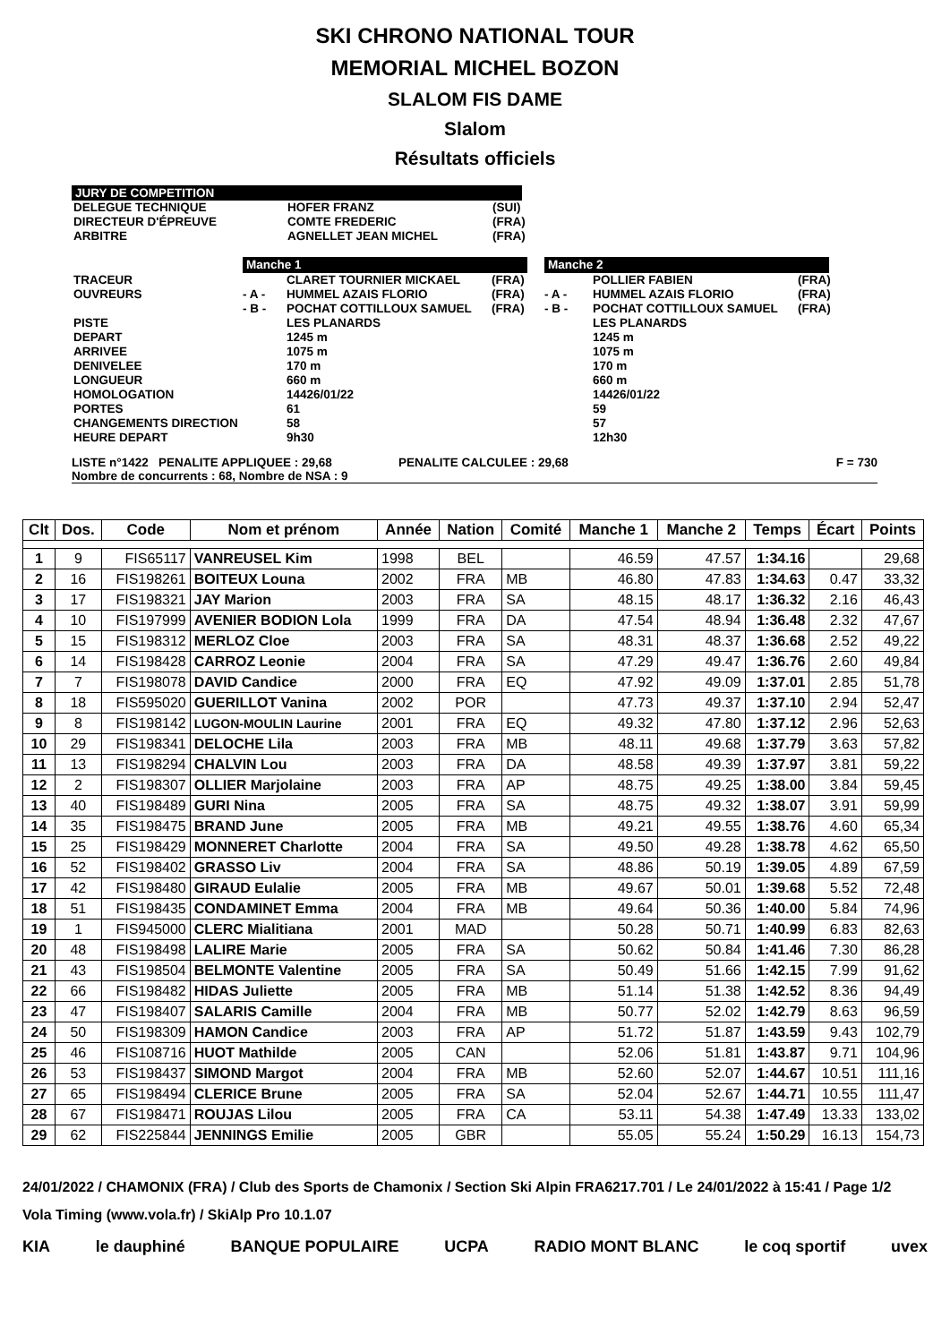SKI CHRONO NATIONAL TOUR
MEMORIAL MICHEL BOZON
SLALOM FIS DAME
Slalom
Résultats officiels
JURY DE COMPETITION
| DELEGUE TECHNIQUE DIRECTEUR D'ÉPREUVE ARBITRE | HOFER FRANZ COMTE FREDERIC AGNELLET JEAN MICHEL | (SUI) (FRA) (FRA) |
| | Manche 1 | | | Manche 2 | | |
| TRACEUR OUVREURS | - A - - B - | CLARET TOURNIER MICKAEL HUMMEL AZAIS FLORIO POCHAT COTTILLOUX SAMUEL | (FRA) (FRA) (FRA) | - A - - B - | POLLIER FABIEN HUMMEL AZAIS FLORIO POCHAT COTTILLOUX SAMUEL | (FRA) (FRA) (FRA) |
| PISTE DEPART ARRIVEE DENIVELEE LONGUEUR HOMOLOGATION PORTES CHANGEMENTS DIRECTION HEURE DEPART | | LES PLANARDS 1245 m 1075 m 170 m 660 m 14426/01/22 61 58 9h30 | | | LES PLANARDS 1245 m 1075 m 170 m 660 m 14426/01/22 59 57 12h30 | |
LISTE n°1422 PENALITE APPLIQUEE : 29,68
Nombre de concurrents : 68, Nombre de NSA : 9 PENALITE CALCULEE : 29,68 F = 730
| Clt | Dos. | Code | Nom et prénom | Année | Nation | Comité | Manche 1 | Manche 2 | Temps | Écart | Points |
| --- | --- | --- | --- | --- | --- | --- | --- | --- | --- | --- | --- |
| 1 | 9 | FIS65117 | VANREUSEL Kim | 1998 | BEL | | 46.59 | 47.57 | 1:34.16 | | 29,68 |
| 2 | 16 | FIS198261 | BOITEUX Louna | 2002 | FRA | MB | 46.80 | 47.83 | 1:34.63 | 0.47 | 33,32 |
| 3 | 17 | FIS198321 | JAY Marion | 2003 | FRA | SA | 48.15 | 48.17 | 1:36.32 | 2.16 | 46,43 |
| 4 | 10 | FIS197999 | AVENIER BODION Lola | 1999 | FRA | DA | 47.54 | 48.94 | 1:36.48 | 2.32 | 47,67 |
| 5 | 15 | FIS198312 | MERLOZ Cloe | 2003 | FRA | SA | 48.31 | 48.37 | 1:36.68 | 2.52 | 49,22 |
| 6 | 14 | FIS198428 | CARROZ Leonie | 2004 | FRA | SA | 47.29 | 49.47 | 1:36.76 | 2.60 | 49,84 |
| 7 | 7 | FIS198078 | DAVID Candice | 2000 | FRA | EQ | 47.92 | 49.09 | 1:37.01 | 2.85 | 51,78 |
| 8 | 18 | FIS595020 | GUERILLOT Vanina | 2002 | POR | | 47.73 | 49.37 | 1:37.10 | 2.94 | 52,47 |
| 9 | 8 | FIS198142 | LUGON-MOULIN Laurine | 2001 | FRA | EQ | 49.32 | 47.80 | 1:37.12 | 2.96 | 52,63 |
| 10 | 29 | FIS198341 | DELOCHE Lila | 2003 | FRA | MB | 48.11 | 49.68 | 1:37.79 | 3.63 | 57,82 |
| 11 | 13 | FIS198294 | CHALVIN Lou | 2003 | FRA | DA | 48.58 | 49.39 | 1:37.97 | 3.81 | 59,22 |
| 12 | 2 | FIS198307 | OLLIER Marjolaine | 2003 | FRA | AP | 48.75 | 49.25 | 1:38.00 | 3.84 | 59,45 |
| 13 | 40 | FIS198489 | GURI Nina | 2005 | FRA | SA | 48.75 | 49.32 | 1:38.07 | 3.91 | 59,99 |
| 14 | 35 | FIS198475 | BRAND June | 2005 | FRA | MB | 49.21 | 49.55 | 1:38.76 | 4.60 | 65,34 |
| 15 | 25 | FIS198429 | MONNERET Charlotte | 2004 | FRA | SA | 49.50 | 49.28 | 1:38.78 | 4.62 | 65,50 |
| 16 | 52 | FIS198402 | GRASSO Liv | 2004 | FRA | SA | 48.86 | 50.19 | 1:39.05 | 4.89 | 67,59 |
| 17 | 42 | FIS198480 | GIRAUD Eulalie | 2005 | FRA | MB | 49.67 | 50.01 | 1:39.68 | 5.52 | 72,48 |
| 18 | 51 | FIS198435 | CONDAMINET Emma | 2004 | FRA | MB | 49.64 | 50.36 | 1:40.00 | 5.84 | 74,96 |
| 19 | 1 | FIS945000 | CLERC Mialitiana | 2001 | MAD | | 50.28 | 50.71 | 1:40.99 | 6.83 | 82,63 |
| 20 | 48 | FIS198498 | LALIRE Marie | 2005 | FRA | SA | 50.62 | 50.84 | 1:41.46 | 7.30 | 86,28 |
| 21 | 43 | FIS198504 | BELMONTE Valentine | 2005 | FRA | SA | 50.49 | 51.66 | 1:42.15 | 7.99 | 91,62 |
| 22 | 66 | FIS198482 | HIDAS Juliette | 2005 | FRA | MB | 51.14 | 51.38 | 1:42.52 | 8.36 | 94,49 |
| 23 | 47 | FIS198407 | SALARIS Camille | 2004 | FRA | MB | 50.77 | 52.02 | 1:42.79 | 8.63 | 96,59 |
| 24 | 50 | FIS198309 | HAMON Candice | 2003 | FRA | AP | 51.72 | 51.87 | 1:43.59 | 9.43 | 102,79 |
| 25 | 46 | FIS108716 | HUOT Mathilde | 2005 | CAN | | 52.06 | 51.81 | 1:43.87 | 9.71 | 104,96 |
| 26 | 53 | FIS198437 | SIMOND Margot | 2004 | FRA | MB | 52.60 | 52.07 | 1:44.67 | 10.51 | 111,16 |
| 27 | 65 | FIS198494 | CLERICE Brune | 2005 | FRA | SA | 52.04 | 52.67 | 1:44.71 | 10.55 | 111,47 |
| 28 | 67 | FIS198471 | ROUJAS Lilou | 2005 | FRA | CA | 53.11 | 54.38 | 1:47.49 | 13.33 | 133,02 |
| 29 | 62 | FIS225844 | JENNINGS Emilie | 2005 | GBR | | 55.05 | 55.24 | 1:50.29 | 16.13 | 154,73 |
24/01/2022 / CHAMONIX (FRA) / Club des Sports de Chamonix / Section Ski Alpin FRA6217.701 / Le 24/01/2022 à 15:41 / Page 1/2
Vola Timing (www.vola.fr) / SkiAlp Pro 10.1.07
KIA le dauphiné BANQUE POPULAIRE UCPA RADIO MONT BLANC le coq sportif uvex